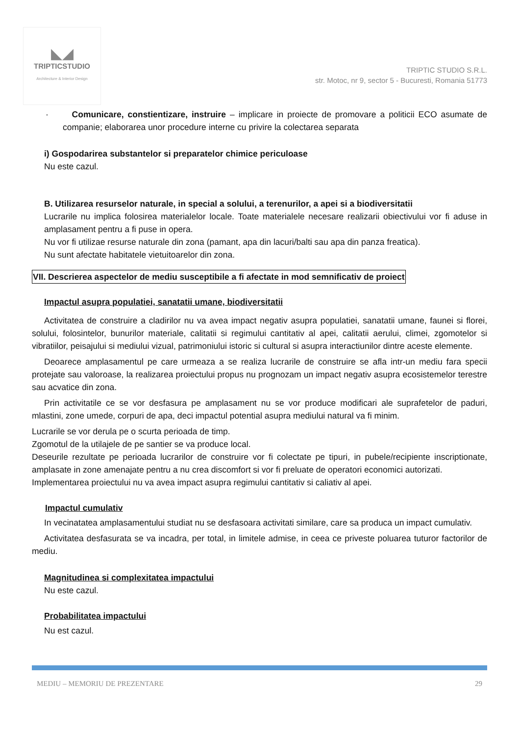◣◢
TRIPTICSTUDIO
Architecture & Interior Design
TRIPTIC STUDIO S.R.L.
str. Motoc, nr 9, sector 5 - Bucuresti, Romania 51773
· Comunicare, constientizare, instruire – implicare in proiecte de promovare a politicii ECO asumate de companie; elaborarea unor procedure interne cu privire la colectarea separata
i) Gospodarirea substantelor si preparatelor chimice periculoase
Nu este cazul.
B. Utilizarea resurselor naturale, in special a solului, a terenurilor, a apei si a biodiversitatii
Lucrarile nu implica folosirea materialelor locale. Toate materialele necesare realizarii obiectivului vor fi aduse in amplasament pentru a fi puse in opera.
Nu vor fi utilizae resurse naturale din zona (pamant, apa din lacuri/balti sau apa din panza freatica).
Nu sunt afectate habitatele vietuitoarelor din zona.
VII. Descrierea aspectelor de mediu susceptibile a fi afectate in mod semnificativ de proiect
Impactul asupra populatiei, sanatatii umane, biodiversitatii
Activitatea de construire a cladirilor nu va avea impact negativ asupra populatiei, sanatatii umane, faunei si florei, solului, folosintelor, bunurilor materiale, calitatii si regimului cantitativ al apei, calitatii aerului, climei, zgomotelor si vibratiilor, peisajului si mediului vizual, patrimoniului istoric si cultural si asupra interactiunilor dintre aceste elemente.
Deoarece amplasamentul pe care urmeaza a se realiza lucrarile de construire se afla intr-un mediu fara specii protejate sau valoroase, la realizarea proiectului propus nu prognozam un impact negativ asupra ecosistemelor terestre sau acvatice din zona.
Prin activitatile ce se vor desfasura pe amplasament nu se vor produce modificari ale suprafetelor de paduri, mlastini, zone umede, corpuri de apa, deci impactul potential asupra mediului natural va fi minim.
Lucrarile se vor derula pe o scurta perioada de timp.
Zgomotul de la utilajele de pe santier se va produce local.
Deseurile rezultate pe perioada lucrarilor de construire vor fi colectate pe tipuri, in pubele/recipiente inscriptionate, amplasate in zone amenajate pentru a nu crea discomfort si vor fi preluate de operatori economici autorizati.
Implementarea proiectului nu va avea impact asupra regimului cantitativ si caliativ al apei.
Impactul cumulativ
In vecinatatea amplasamentului studiat nu se desfasoara activitati similare, care sa produca un impact cumulativ.
Activitatea desfasurata se va incadra, per total, in limitele admise, in ceea ce priveste poluarea tuturor factorilor de mediu.
Magnitudinea si complexitatea impactului
Nu este cazul.
Probabilitatea impactului
Nu est cazul.
MEDIU – MEMORIU DE PREZENTARE 29